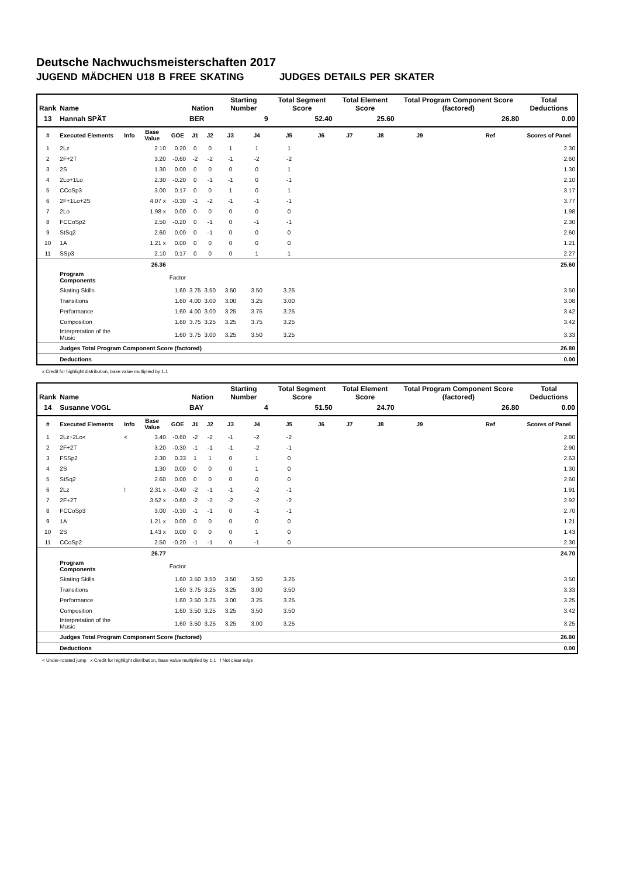Deutsche Nachwuchsmeisterschaften 2017
JUGEND MÄDCHEN U18 B FREE SKATING JUDGES DETAILS PER SKATER
| Rank | Name | | | | Nation | | Starting Number | | Total Segment Score | | Total Element Score | | Total Program Component Score (factored) | | | Total Deductions |
| --- | --- | --- | --- | --- | --- | --- | --- | --- | --- | --- | --- | --- | --- | --- | --- | --- |
| 13 | Hannah SPÄT | | | | BER | | 9 | | 52.40 | | 25.60 | | 26.80 | | | 0.00 |
| # | Executed Elements | Info | Base Value | GOE | J1 | J2 | J3 | J4 | J5 | J6 | J7 | J8 | J9 | | Ref | Scores of Panel |
| 1 | 2Lz | | 2.10 | 0.20 | 0 | 0 | 1 | 1 | 1 | | | | | | | 2.30 |
| 2 | 2F+2T | | 3.20 | -0.60 | -2 | -2 | -1 | -2 | -2 | | | | | | | 2.60 |
| 3 | 2S | | 1.30 | 0.00 | 0 | 0 | 0 | 0 | 1 | | | | | | | 1.30 |
| 4 | 2Lo+1Lo | | 2.30 | -0.20 | 0 | -1 | -1 | 0 | -1 | | | | | | | 2.10 |
| 5 | CCoSp3 | | 3.00 | 0.17 | 0 | 0 | 1 | 0 | 1 | | | | | | | 3.17 |
| 6 | 2F+1Lo+2S | | 4.07 x | -0.30 | -1 | -2 | -1 | -1 | -1 | | | | | | | 3.77 |
| 7 | 2Lo | | 1.98 x | 0.00 | 0 | 0 | 0 | 0 | 0 | | | | | | | 1.98 |
| 8 | FCCoSp2 | | 2.50 | -0.20 | 0 | -1 | 0 | -1 | -1 | | | | | | | 2.30 |
| 9 | StSq2 | | 2.60 | 0.00 | 0 | -1 | 0 | 0 | 0 | | | | | | | 2.60 |
| 10 | 1A | | 1.21 x | 0.00 | 0 | 0 | 0 | 0 | 0 | | | | | | | 1.21 |
| 11 | SSp3 | | 2.10 | 0.17 | 0 | 0 | 0 | 1 | 1 | | | | | | | 2.27 |
| | | | 26.36 | | | | | | | | | | | | | 25.60 |
| | Program Components | | | Factor | | | | | | | | | | | | |
| | Skating Skills | | | 1.60 | 3.75 | 3.50 | 3.50 | 3.50 | 3.25 | | | | | | | 3.50 |
| | Transitions | | | 1.60 | 4.00 | 3.00 | 3.00 | 3.25 | 3.00 | | | | | | | 3.08 |
| | Performance | | | 1.60 | 4.00 | 3.00 | 3.25 | 3.75 | 3.25 | | | | | | | 3.42 |
| | Composition | | | 1.60 | 3.75 | 3.25 | 3.25 | 3.75 | 3.25 | | | | | | | 3.42 |
| | Interpretation of the Music | | | 1.60 | 3.75 | 3.00 | 3.25 | 3.50 | 3.25 | | | | | | | 3.33 |
| | Judges Total Program Component Score (factored) | | | | | | | | | | | | | | | 26.80 |
| | Deductions | | | | | | | | | | | | | | | 0.00 |
x Credit for highlight distribution, base value multiplied by 1.1
| Rank | Name | | | | Nation | | Starting Number | | Total Segment Score | | Total Element Score | | Total Program Component Score (factored) | | | Total Deductions |
| --- | --- | --- | --- | --- | --- | --- | --- | --- | --- | --- | --- | --- | --- | --- | --- | --- |
| 14 | Susanne VOGL | | | | BAY | | 4 | | 51.50 | | 24.70 | | 26.80 | | | 0.00 |
| # | Executed Elements | Info | Base Value | GOE | J1 | J2 | J3 | J4 | J5 | J6 | J7 | J8 | J9 | | Ref | Scores of Panel |
| 1 | 2Lz+2Lo< | < | 3.40 | -0.60 | -2 | -2 | -1 | -2 | -2 | | | | | | | 2.80 |
| 2 | 2F+2T | | 3.20 | -0.30 | -1 | -1 | -1 | -2 | -1 | | | | | | | 2.90 |
| 3 | FSSp2 | | 2.30 | 0.33 | 1 | 1 | 0 | 1 | 0 | | | | | | | 2.63 |
| 4 | 2S | | 1.30 | 0.00 | 0 | 0 | 0 | 1 | 0 | | | | | | | 1.30 |
| 5 | StSq2 | | 2.60 | 0.00 | 0 | 0 | 0 | 0 | 0 | | | | | | | 2.60 |
| 6 | 2Lz | ! | 2.31 x | -0.40 | -2 | -1 | -1 | -2 | -1 | | | | | | | 1.91 |
| 7 | 2F+2T | | 3.52 x | -0.60 | -2 | -2 | -2 | -2 | -2 | | | | | | | 2.92 |
| 8 | FCCoSp3 | | 3.00 | -0.30 | -1 | -1 | 0 | -1 | -1 | | | | | | | 2.70 |
| 9 | 1A | | 1.21 x | 0.00 | 0 | 0 | 0 | 0 | 0 | | | | | | | 1.21 |
| 10 | 2S | | 1.43 x | 0.00 | 0 | 0 | 0 | 1 | 0 | | | | | | | 1.43 |
| 11 | CCoSp2 | | 2.50 | -0.20 | -1 | -1 | 0 | -1 | 0 | | | | | | | 2.30 |
| | | | 26.77 | | | | | | | | | | | | | 24.70 |
| | Program Components | | | Factor | | | | | | | | | | | | |
| | Skating Skills | | | 1.60 | 3.50 | 3.50 | 3.50 | 3.50 | 3.25 | | | | | | | 3.50 |
| | Transitions | | | 1.60 | 3.75 | 3.25 | 3.25 | 3.00 | 3.50 | | | | | | | 3.33 |
| | Performance | | | 1.60 | 3.50 | 3.25 | 3.00 | 3.25 | 3.25 | | | | | | | 3.25 |
| | Composition | | | 1.60 | 3.50 | 3.25 | 3.25 | 3.50 | 3.50 | | | | | | | 3.42 |
| | Interpretation of the Music | | | 1.60 | 3.50 | 3.25 | 3.25 | 3.00 | 3.25 | | | | | | | 3.25 |
| | Judges Total Program Component Score (factored) | | | | | | | | | | | | | | | 26.80 |
| | Deductions | | | | | | | | | | | | | | | 0.00 |
< Under-rotated jump x Credit for highlight distribution, base value multiplied by 1.1 ! Not clear edge